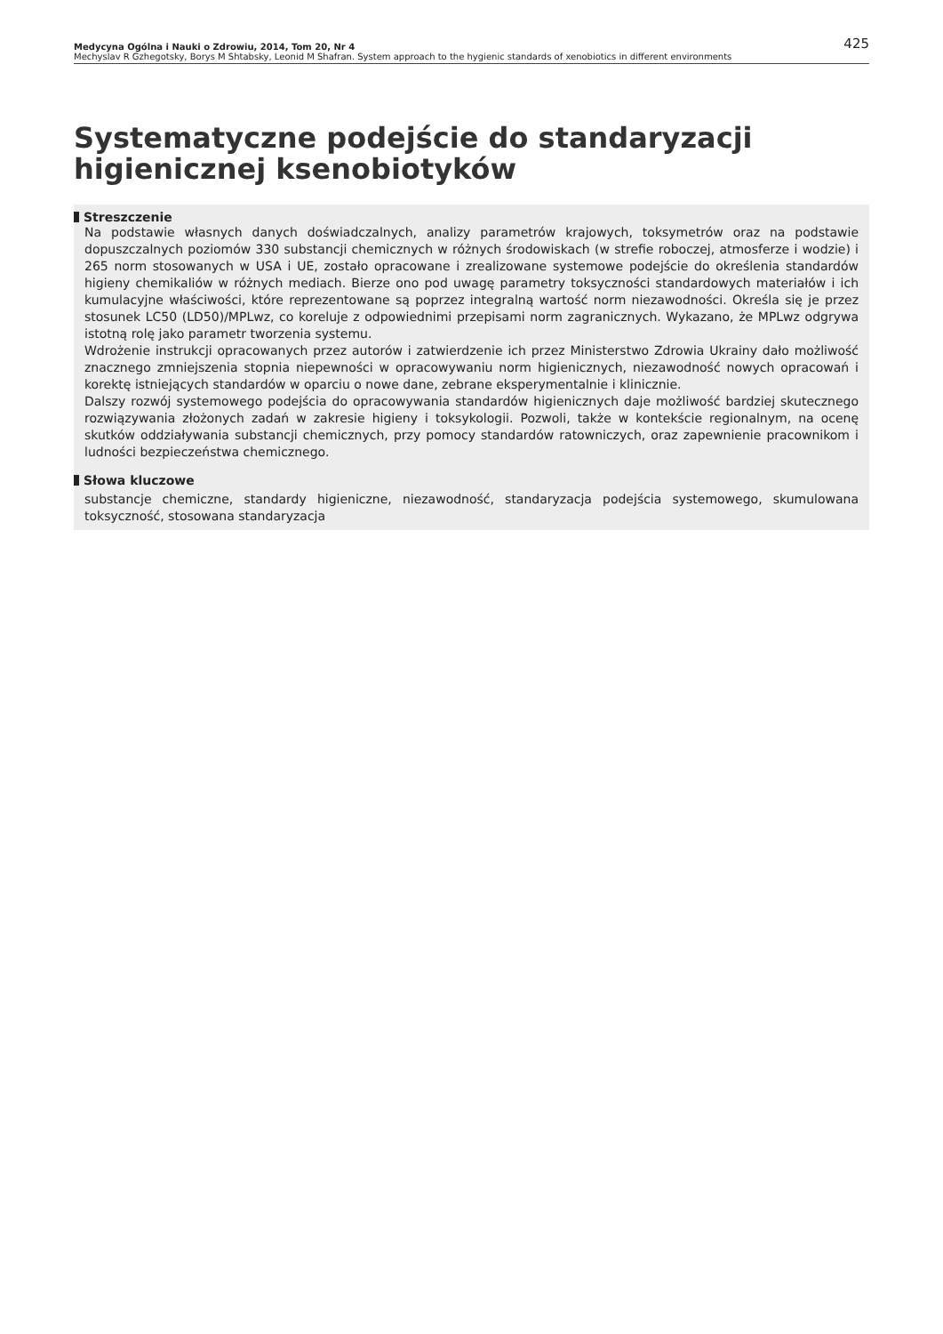Medycyna Ogólna i Nauki o Zdrowiu, 2014, Tom 20, Nr 4 425
Mechyslav R Gzhegotsky, Borys M Shtabsky, Leonid M Shafran. System approach to the hygienic standards of xenobiotics in different environments
Systematyczne podejście do standaryzacji higienicznej ksenobiotyków
Streszczenie
Na podstawie własnych danych doświadczalnych, analizy parametrów krajowych, toksymetrów oraz na podstawie dopuszczalnych poziomów 330 substancji chemicznych w różnych środowiskach (w strefie roboczej, atmosferze i wodzie) i 265 norm stosowanych w USA i UE, zostało opracowane i zrealizowane systemowe podejście do określenia standardów higieny chemikaliów w różnych mediach. Bierze ono pod uwagę parametry toksyczności standardowych materiałów i ich kumulacyjne właściwości, które reprezentowane są poprzez integralną wartość norm niezawodności. Określa się je przez stosunek LC50 (LD50)/MPLwz, co koreluje z odpowiednimi przepisami norm zagranicznych. Wykazano, że MPLwz odgrywa istotną rolę jako parametr tworzenia systemu.
Wdrożenie instrukcji opracowanych przez autorów i zatwierdzenie ich przez Ministerstwo Zdrowia Ukrainy dało możliwość znacznego zmniejszenia stopnia niepewności w opracowywaniu norm higienicznych, niezawodność nowych opracowań i korektę istniejących standardów w oparciu o nowe dane, zebrane eksperymentalnie i klinicznie.
Dalszy rozwój systemowego podejścia do opracowywania standardów higienicznych daje możliwość bardziej skutecznego rozwiązywania złożonych zadań w zakresie higieny i toksykologii. Pozwoli, także w kontekście regionalnym, na ocenę skutków oddziaływania substancji chemicznych, przy pomocy standardów ratowniczych, oraz zapewnienie pracownikom i ludności bezpieczeństwa chemicznego.
Słowa kluczowe
substancje chemiczne, standardy higieniczne, niezawodność, standaryzacja podejścia systemowego, skumulowana toksyczność, stosowana standaryzacja